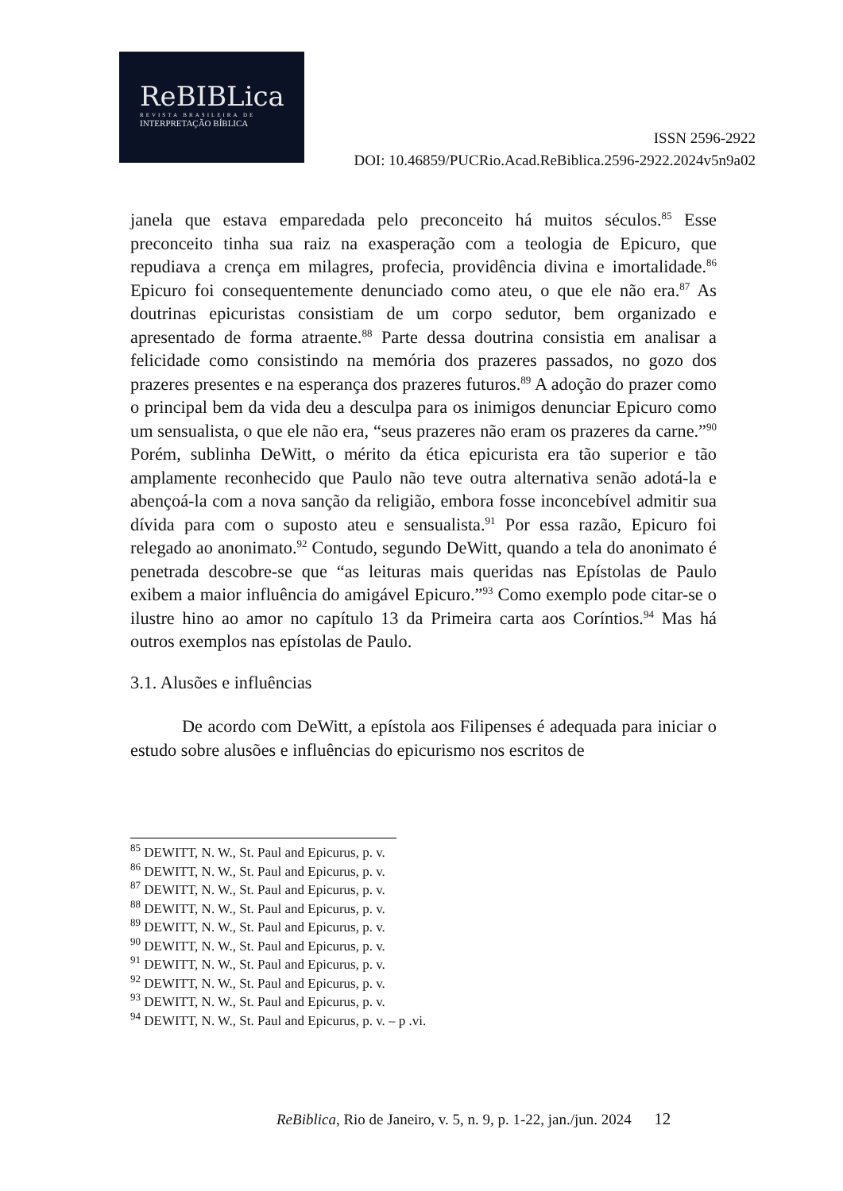ReBIBLica
REVISTA BRASILEIRA DE
INTERPRETAÇÃO BÍBLICA
ISSN 2596-2922
DOI: 10.46859/PUCRio.Acad.ReBiblica.2596-2922.2024v5n9a02
janela que estava emparedada pelo preconceito há muitos séculos.<sup>85</sup> Esse preconceito tinha sua raiz na exasperação com a teologia de Epicuro, que repudiava a crença em milagres, profecia, providência divina e imortalidade.<sup>86</sup> Epicuro foi consequentemente denunciado como ateu, o que ele não era.<sup>87</sup> As doutrinas epicuristas consistiam de um corpo sedutor, bem organizado e apresentado de forma atraente.<sup>88</sup> Parte dessa doutrina consistia em analisar a felicidade como consistindo na memória dos prazeres passados, no gozo dos prazeres presentes e na esperança dos prazeres futuros.<sup>89</sup> A adoção do prazer como o principal bem da vida deu a desculpa para os inimigos denunciar Epicuro como um sensualista, o que ele não era, “seus prazeres não eram os prazeres da carne.”<sup>90</sup> Porém, sublinha DeWitt, o mérito da ética epicurista era tão superior e tão amplamente reconhecido que Paulo não teve outra alternativa senão adotá-la e abençoá-la com a nova sanção da religião, embora fosse inconcebível admitir sua dívida para com o suposto ateu e sensualista.<sup>91</sup> Por essa razão, Epicuro foi relegado ao anonimato.<sup>92</sup> Contudo, segundo DeWitt, quando a tela do anonimato é penetrada descobre-se que “as leituras mais queridas nas Epístolas de Paulo exibem a maior influência do amigável Epicuro.”<sup>93</sup> Como exemplo pode citar-se o ilustre hino ao amor no capítulo 13 da Primeira carta aos Coríntios.<sup>94</sup> Mas há outros exemplos nas epístolas de Paulo.
3.1. Alusões e influências
De acordo com DeWitt, a epístola aos Filipenses é adequada para iniciar o estudo sobre alusões e influências do epicurismo nos escritos de
<sup>85</sup> DEWITT, N. W., St. Paul and Epicurus, p. v.
<sup>86</sup> DEWITT, N. W., St. Paul and Epicurus, p. v.
<sup>87</sup> DEWITT, N. W., St. Paul and Epicurus, p. v.
<sup>88</sup> DEWITT, N. W., St. Paul and Epicurus, p. v.
<sup>89</sup> DEWITT, N. W., St. Paul and Epicurus, p. v.
<sup>90</sup> DEWITT, N. W., St. Paul and Epicurus, p. v.
<sup>91</sup> DEWITT, N. W., St. Paul and Epicurus, p. v.
<sup>92</sup> DEWITT, N. W., St. Paul and Epicurus, p. v.
<sup>93</sup> DEWITT, N. W., St. Paul and Epicurus, p. v.
<sup>94</sup> DEWITT, N. W., St. Paul and Epicurus, p. v. – p .vi.
ReBiblica, Rio de Janeiro, v. 5, n. 9, p. 1-22, jan./jun. 2024 12